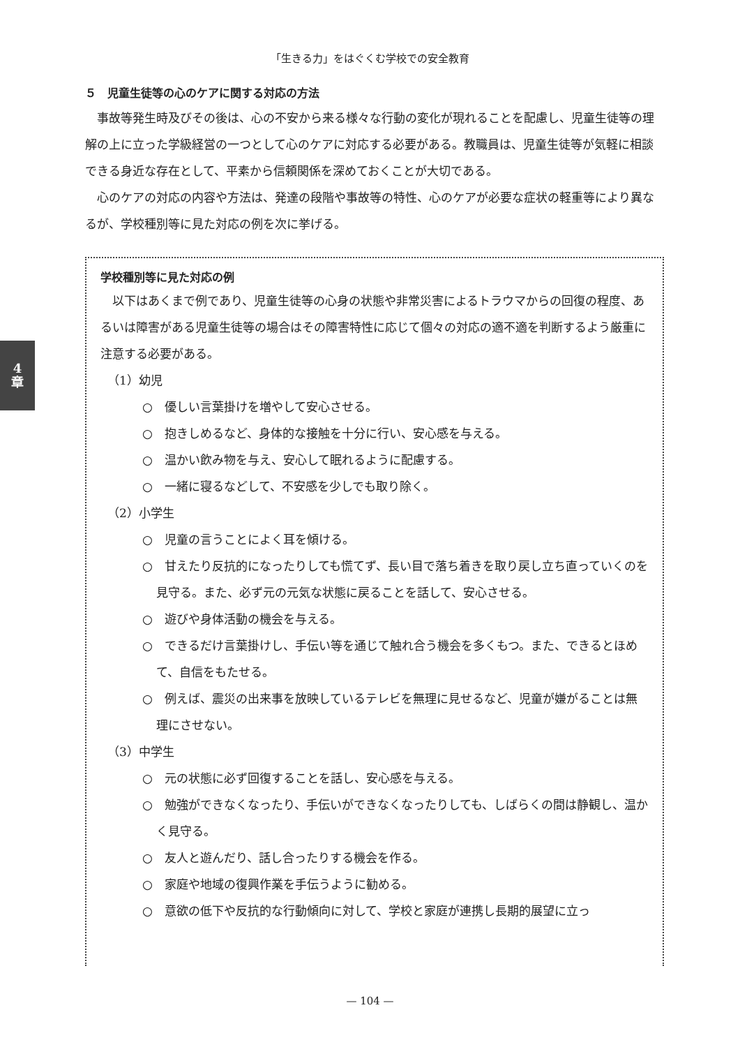「生きる力」をはぐくむ学校での安全教育
4
章
５　児童生徒等の心のケアに関する対応の方法
事故等発生時及びその後は、心の不安から来る様々な行動の変化が現れることを配慮し、児童生徒等の理解の上に立った学級経営の一つとして心のケアに対応する必要がある。教職員は、児童生徒等が気軽に相談できる身近な存在として、平素から信頼関係を深めておくことが大切である。
心のケアの対応の内容や方法は、発達の段階や事故等の特性、心のケアが必要な症状の軽重等により異なるが、学校種別等に見た対応の例を次に挙げる。
学校種別等に見た対応の例
以下はあくまで例であり、児童生徒等の心身の状態や非常災害によるトラウマからの回復の程度、あるいは障害がある児童生徒等の場合はその障害特性に応じて個々の対応の適不適を判断するよう厳重に注意する必要がある。
（1）幼児
○　優しい言葉掛けを増やして安心させる。
○　抱きしめるなど、身体的な接触を十分に行い、安心感を与える。
○　温かい飲み物を与え、安心して眠れるように配慮する。
○　一緒に寝るなどして、不安感を少しでも取り除く。
（2）小学生
○　児童の言うことによく耳を傾ける。
○　甘えたり反抗的になったりしても慌てず、長い目で落ち着きを取り戻し立ち直っていくのを見守る。また、必ず元の元気な状態に戻ることを話して、安心させる。
○　遊びや身体活動の機会を与える。
○　できるだけ言葉掛けし、手伝い等を通じて触れ合う機会を多くもつ。また、できるとほめて、自信をもたせる。
○　例えば、震災の出来事を放映しているテレビを無理に見せるなど、児童が嫌がることは無理にさせない。
（3）中学生
○　元の状態に必ず回復することを話し、安心感を与える。
○　勉強ができなくなったり、手伝いができなくなったりしても、しばらくの間は静観し、温かく見守る。
○　友人と遊んだり、話し合ったりする機会を作る。
○　家庭や地域の復興作業を手伝うように勧める。
○　意欲の低下や反抗的な行動傾向に対して、学校と家庭が連携し長期的展望に立っ
— 104 —